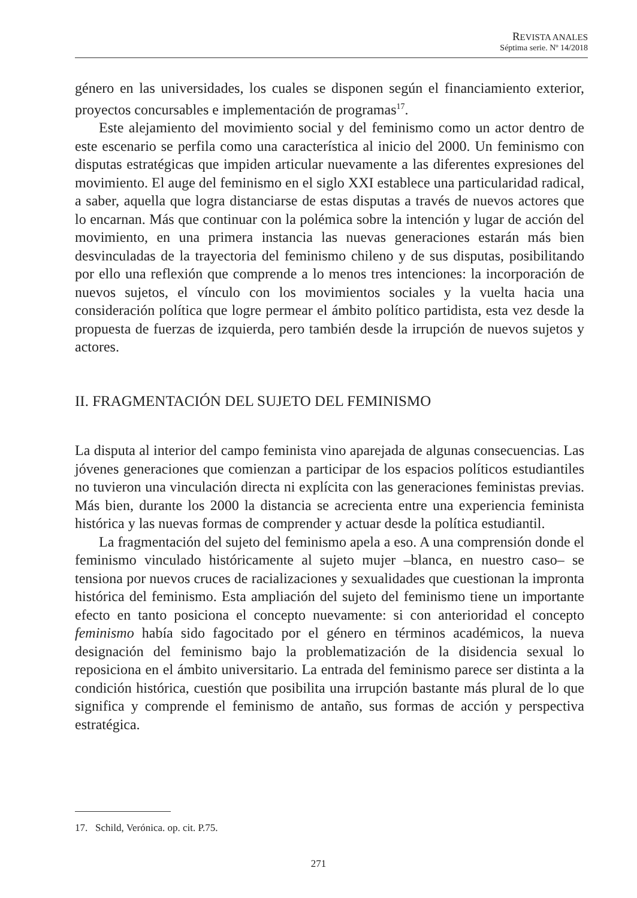REVISTA ANALES
Séptima serie. Nº 14/2018
género en las universidades, los cuales se disponen según el financiamiento exterior, proyectos concursables e implementación de programas<sup>17</sup>.
Este alejamiento del movimiento social y del feminismo como un actor dentro de este escenario se perfila como una característica al inicio del 2000. Un feminismo con disputas estratégicas que impiden articular nuevamente a las diferentes expresiones del movimiento. El auge del feminismo en el siglo XXI establece una particularidad radical, a saber, aquella que logra distanciarse de estas disputas a través de nuevos actores que lo encarnan. Más que continuar con la polémica sobre la intención y lugar de acción del movimiento, en una primera instancia las nuevas generaciones estarán más bien desvinculadas de la trayectoria del feminismo chileno y de sus disputas, posibilitando por ello una reflexión que comprende a lo menos tres intenciones: la incorporación de nuevos sujetos, el vínculo con los movimientos sociales y la vuelta hacia una consideración política que logre permear el ámbito político partidista, esta vez desde la propuesta de fuerzas de izquierda, pero también desde la irrupción de nuevos sujetos y actores.
II. FRAGMENTACIÓN DEL SUJETO DEL FEMINISMO
La disputa al interior del campo feminista vino aparejada de algunas consecuencias. Las jóvenes generaciones que comienzan a participar de los espacios políticos estudiantiles no tuvieron una vinculación directa ni explícita con las generaciones feministas previas. Más bien, durante los 2000 la distancia se acrecienta entre una experiencia feminista histórica y las nuevas formas de comprender y actuar desde la política estudiantil.
La fragmentación del sujeto del feminismo apela a eso. A una comprensión donde el feminismo vinculado históricamente al sujeto mujer –blanca, en nuestro caso– se tensiona por nuevos cruces de racializaciones y sexualidades que cuestionan la impronta histórica del feminismo. Esta ampliación del sujeto del feminismo tiene un importante efecto en tanto posiciona el concepto nuevamente: si con anterioridad el concepto feminismo había sido fagocitado por el género en términos académicos, la nueva designación del feminismo bajo la problematización de la disidencia sexual lo reposiciona en el ámbito universitario. La entrada del feminismo parece ser distinta a la condición histórica, cuestión que posibilita una irrupción bastante más plural de lo que significa y comprende el feminismo de antaño, sus formas de acción y perspectiva estratégica.
17. Schild, Verónica. op. cit. P.75.
271